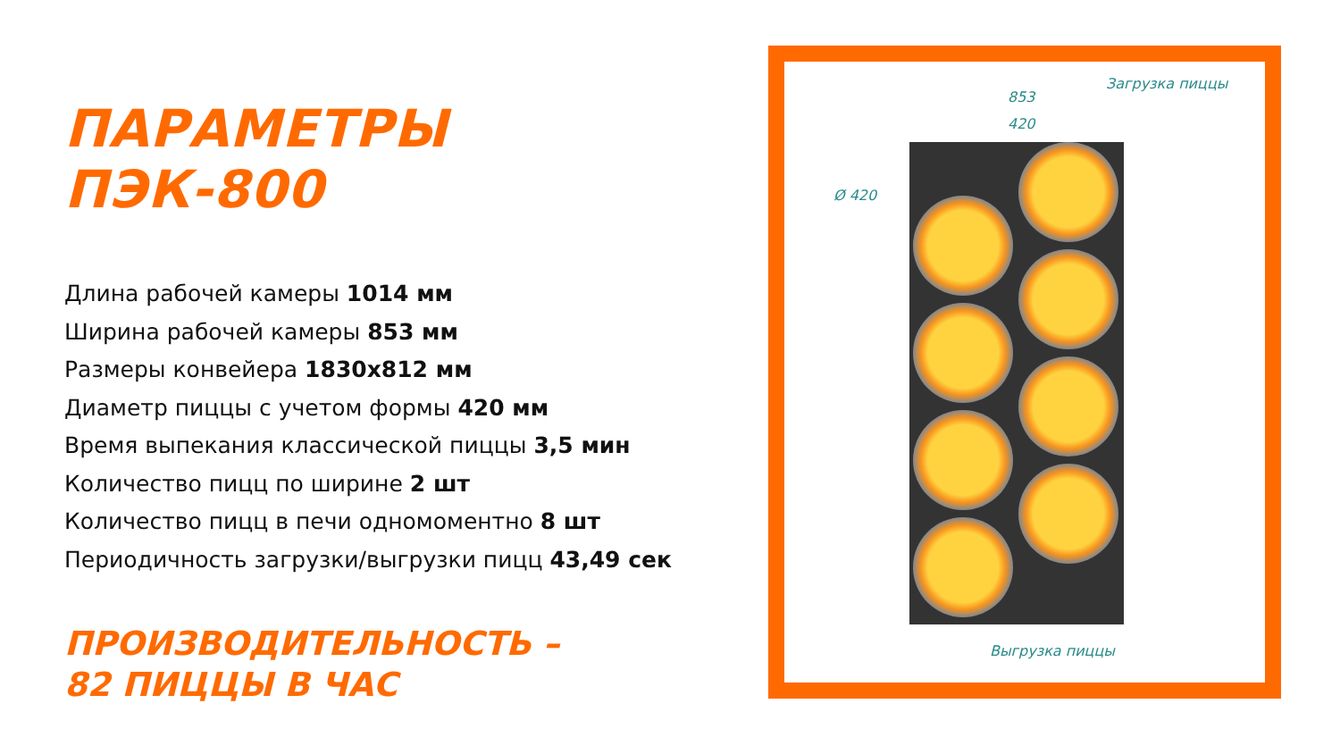ПАРАМЕТРЫ ПЭК-800
Длина рабочей камеры 1014 мм
Ширина рабочей камеры 853 мм
Размеры конвейера 1830x812 мм
Диаметр пиццы с учетом формы 420 мм
Время выпекания классической пиццы 3,5 мин
Количество пицц по ширине 2 шт
Количество пицц в печи одномоментно 8 шт
Периодичность загрузки/выгрузки пицц 43,49 сек
ПРОИЗВОДИТЕЛЬНОСТЬ –
82 ПИЦЦЫ В ЧАС
Загрузка пиццы
853
420
Ø 420
Выгрузка пиццы